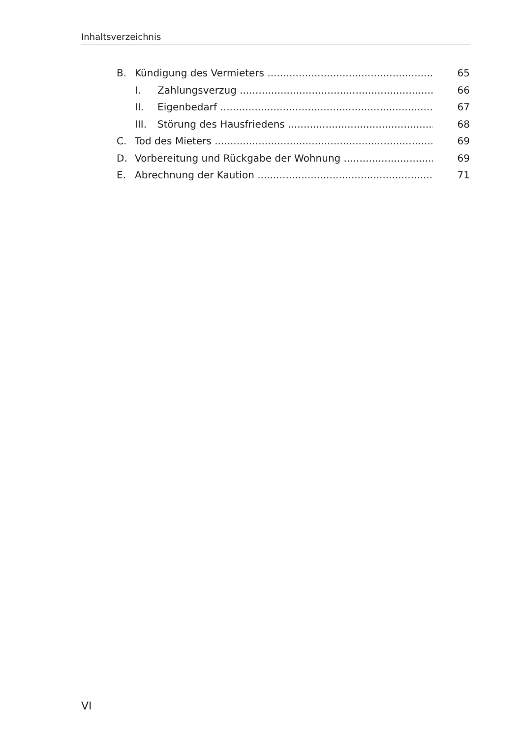Inhaltsverzeichnis
B. Kündigung des Vermieters 65
I. Zahlungsverzug 66
II. Eigenbedarf 67
III. Störung des Hausfriedens 68
C. Tod des Mieters 69
D. Vorbereitung und Rückgabe der Wohnung 69
E. Abrechnung der Kaution 71
VI